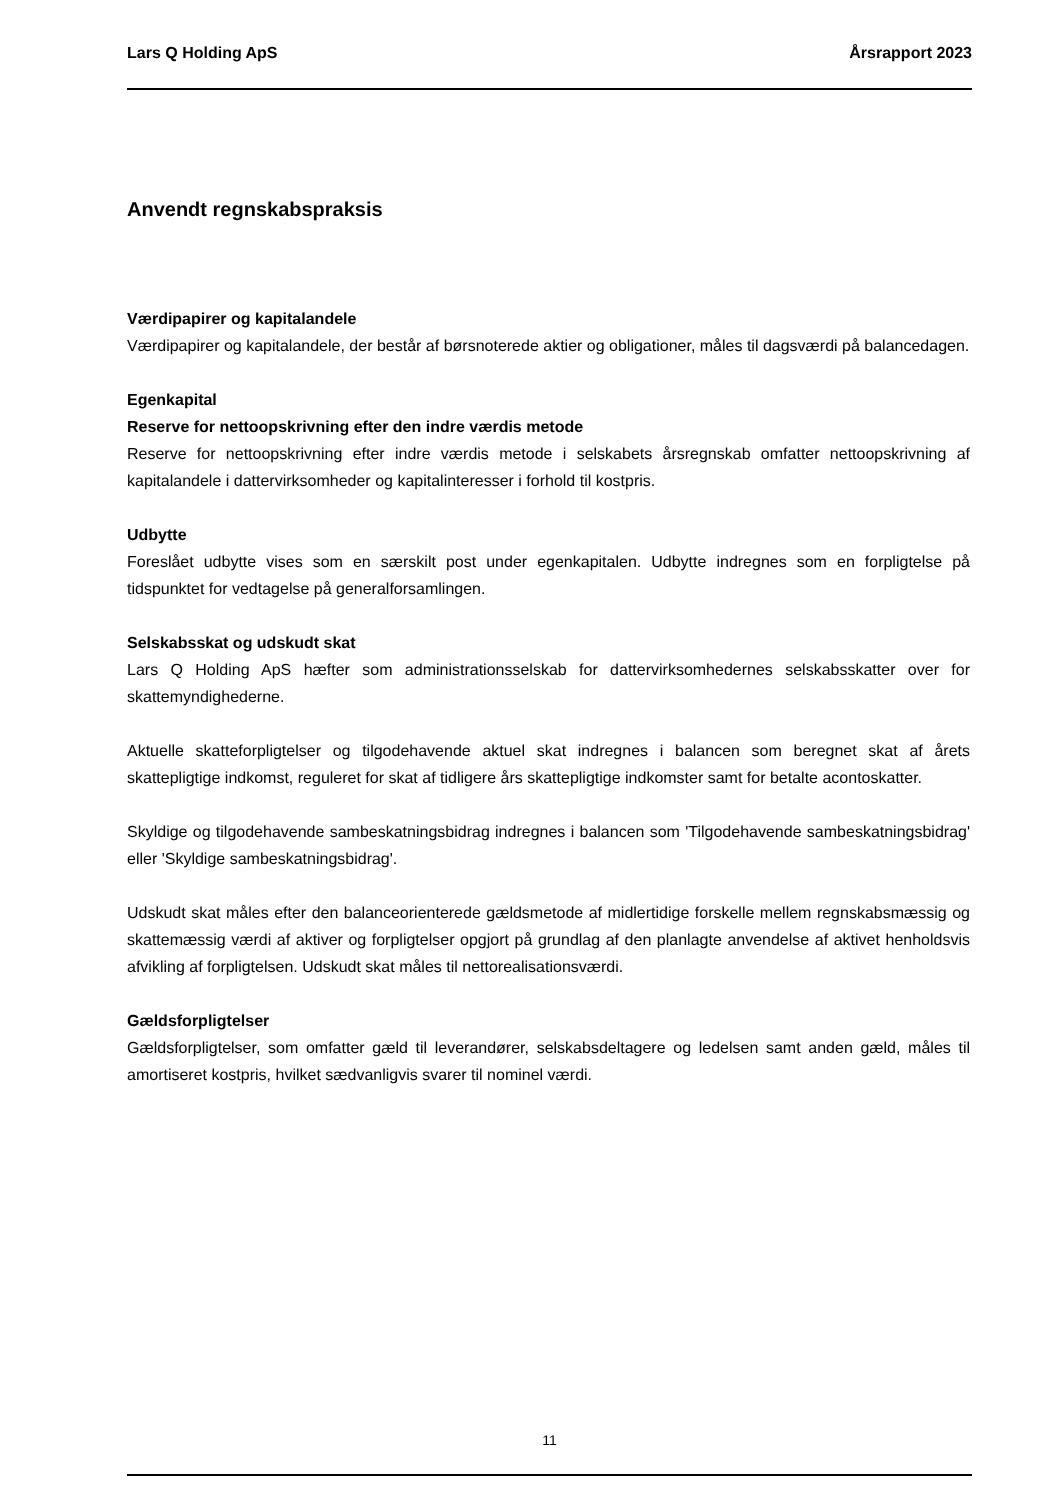Lars Q Holding ApS Årsrapport 2023
Anvendt regnskabspraksis
Værdipapirer og kapitalandele
Værdipapirer og kapitalandele, der består af børsnoterede aktier og obligationer, måles til dagsværdi på balancedagen.
Egenkapital
Reserve for nettoopskrivning efter den indre værdis metode
Reserve for nettoopskrivning efter indre værdis metode i selskabets årsregnskab omfatter nettoopskrivning af kapitalandele i dattervirksomheder og kapitalinteresser i forhold til kostpris.
Udbytte
Foreslået udbytte vises som en særskilt post under egenkapitalen. Udbytte indregnes som en forpligtelse på tidspunktet for vedtagelse på generalforsamlingen.
Selskabsskat og udskudt skat
Lars Q Holding ApS hæfter som administrationsselskab for dattervirksomhedernes selskabsskatter over for skattemyndighederne.
Aktuelle skatteforpligtelser og tilgodehavende aktuel skat indregnes i balancen som beregnet skat af årets skattepligtige indkomst, reguleret for skat af tidligere års skattepligtige indkomster samt for betalte acontoskatter.
Skyldige og tilgodehavende sambeskatningsbidrag indregnes i balancen som 'Tilgodehavende sambeskatningsbidrag' eller 'Skyldige sambeskatningsbidrag'.
Udskudt skat måles efter den balanceorienterede gældsmetode af midlertidige forskelle mellem regnskabsmæssig og skattemæssig værdi af aktiver og forpligtelser opgjort på grundlag af den planlagte anvendelse af aktivet henholdsvis afvikling af forpligtelsen. Udskudt skat måles til nettorealisationsværdi.
Gældsforpligtelser
Gældsforpligtelser, som omfatter gæld til leverandører, selskabsdeltagere og ledelsen samt anden gæld, måles til amortiseret kostpris, hvilket sædvanligvis svarer til nominel værdi.
11